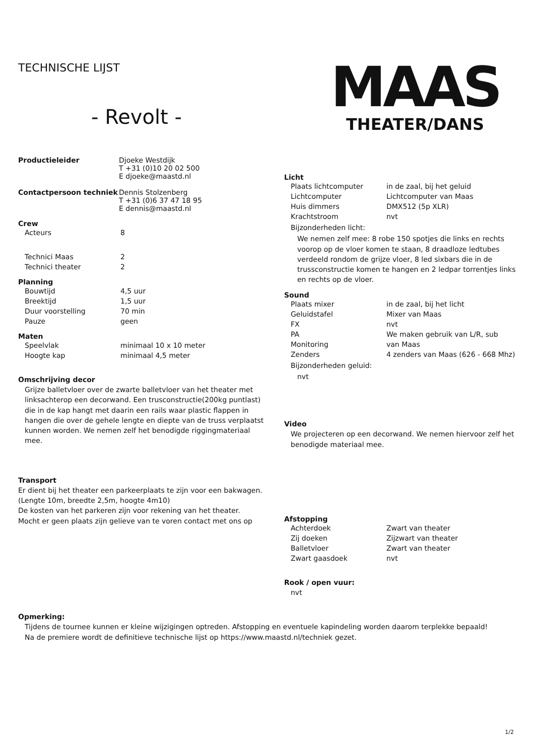TECHNISCHE LIJST
- Revolt -
MAAS
THEATER/DANS
| Productieleider | Djoeke Westdijk T +31 (0)10 20 02 500 E djoeke@maastd.nl |
| Contactpersoon techniek | Dennis Stolzenberg T +31 (0)6 37 47 18 95 E dennis@maastd.nl |
Crew
| Acteurs | 8 |
| Technici Maas | 2 |
| Technici theater | 2 |
Planning
| Bouwtijd | 4,5 uur |
| Breektijd | 1,5 uur |
| Duur voorstelling | 70 min |
| Pauze | geen |
Maten
| Speelvlak | minimaal 10 x 10 meter |
| Hoogte kap | minimaal 4,5 meter |
Omschrijving decor
Grijze balletvloer over de zwarte balletvloer van het theater met linksachterop een decorwand. Een trusconstructie(200kg puntlast) die in de kap hangt met daarin een rails waar plastic flappen in hangen die over de gehele lengte en diepte van de truss verplaatst kunnen worden. We nemen zelf het benodigde riggingmateriaal mee.
Transport
Er dient bij het theater een parkeerplaats te zijn voor een bakwagen. (Lengte 10m, breedte 2,5m, hoogte 4m10)
De kosten van het parkeren zijn voor rekening van het theater.
Mocht er geen plaats zijn gelieve van te voren contact met ons op
Licht
| Plaats lichtcomputer | in de zaal, bij het geluid |
| Lichtcomputer | Lichtcomputer van Maas |
| Huis dimmers | DMX512 (5p XLR) |
| Krachtstroom | nvt |
Bijzonderheden licht:
We nemen zelf mee: 8 robe 150 spotjes die links en rechts voorop op de vloer komen te staan, 8 draadloze ledtubes verdeeld rondom de grijze vloer, 8 led sixbars die in de trussconstructie komen te hangen en 2 ledpar torrentjes links en rechts op de vloer.
Sound
| Plaats mixer | in de zaal, bij het licht |
| Geluidstafel | Mixer van Maas |
| FX | nvt |
| PA | We maken gebruik van L/R, sub |
| Monitoring | van Maas |
| Zenders | 4 zenders van Maas (626 - 668 Mhz) |
Bijzonderheden geluid:
nvt
Video
We projecteren op een decorwand. We nemen hiervoor zelf het benodigde materiaal mee.
Afstopping
| Achterdoek | Zwart van theater |
| Zij doeken | Zijzwart van theater |
| Balletvloer | Zwart van theater |
| Zwart gaasdoek | nvt |
Rook / open vuur:
nvt
Opmerking:
Tijdens de tournee kunnen er kleine wijzigingen optreden. Afstopping en eventuele kapindeling worden daarom terplekke bepaald!
Na de premiere wordt de definitieve technische lijst op https://www.maastd.nl/techniek gezet.
1/2